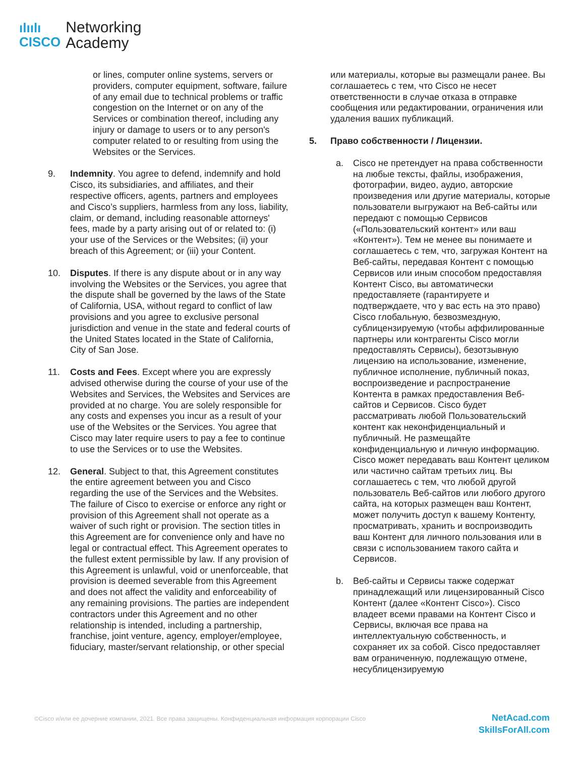ılıılı
CISCO
Networking
Academy
or lines, computer online systems, servers or providers, computer equipment, software, failure of any email due to technical problems or traffic congestion on the Internet or on any of the Services or combination thereof, including any injury or damage to users or to any person's computer related to or resulting from using the Websites or the Services.
9. Indemnity. You agree to defend, indemnify and hold Cisco, its subsidiaries, and affiliates, and their respective officers, agents, partners and employees and Cisco’s suppliers, harmless from any loss, liability, claim, or demand, including reasonable attorneys' fees, made by a party arising out of or related to: (i) your use of the Services or the Websites; (ii) your breach of this Agreement; or (iii) your Content.
10. Disputes. If there is any dispute about or in any way involving the Websites or the Services, you agree that the dispute shall be governed by the laws of the State of California, USA, without regard to conflict of law provisions and you agree to exclusive personal jurisdiction and venue in the state and federal courts of the United States located in the State of California, City of San Jose.
11. Costs and Fees. Except where you are expressly advised otherwise during the course of your use of the Websites and Services, the Websites and Services are provided at no charge. You are solely responsible for any costs and expenses you incur as a result of your use of the Websites or the Services. You agree that Cisco may later require users to pay a fee to continue to use the Services or to use the Websites.
12. General. Subject to that, this Agreement constitutes the entire agreement between you and Cisco regarding the use of the Services and the Websites. The failure of Cisco to exercise or enforce any right or provision of this Agreement shall not operate as a waiver of such right or provision. The section titles in this Agreement are for convenience only and have no legal or contractual effect. This Agreement operates to the fullest extent permissible by law. If any provision of this Agreement is unlawful, void or unenforceable, that provision is deemed severable from this Agreement and does not affect the validity and enforceability of any remaining provisions. The parties are independent contractors under this Agreement and no other relationship is intended, including a partnership, franchise, joint venture, agency, employer/employee, fiduciary, master/servant relationship, or other special
или материалы, которые вы размещали ранее. Вы соглашаетесь с тем, что Cisco не несет ответственности в случае отказа в отправке сообщения или редактировании, ограничения или удаления ваших публикаций.
5. Право собственности / Лицензии.
a. Cisco не претендует на права собственности на любые тексты, файлы, изображения, фотографии, видео, аудио, авторские произведения или другие материалы, которые пользователи выгружают на Веб-сайты или передают с помощью Сервисов («Пользовательский контент» или ваш «Контент»). Тем не менее вы понимаете и соглашаетесь с тем, что, загружая Контент на Веб-сайты, передавая Контент с помощью Сервисов или иным способом предоставляя Контент Cisco, вы автоматически предоставляете (гарантируете и подтверждаете, что у вас есть на это право) Cisco глобальную, безвозмездную, сублицензируемую (чтобы аффилированные партнеры или контрагенты Cisco могли предоставлять Сервисы), безотзывную лицензию на использование, изменение, публичное исполнение, публичный показ, воспроизведение и распространение Контента в рамках предоставления Веб-сайтов и Сервисов. Cisco будет рассматривать любой Пользовательский контент как неконфиденциальный и публичный. Не размещайте конфиденциальную и личную информацию. Cisco может передавать ваш Контент целиком или частично сайтам третьих лиц. Вы соглашаетесь с тем, что любой другой пользователь Веб-сайтов или любого другого сайта, на которых размещен ваш Контент, может получить доступ к вашему Контенту, просматривать, хранить и воспроизводить ваш Контент для личного пользования или в связи с использованием такого сайта и Сервисов.
b. Веб-сайты и Сервисы также содержат принадлежащий или лицензированный Cisco Контент (далее «Контент Cisco»). Cisco владеет всеми правами на Контент Cisco и Сервисы, включая все права на интеллектуальную собственность, и сохраняет их за собой. Cisco предоставляет вам ограниченную, подлежащую отмене, несублицензируемую
©Cisco и/или ее дочерние компании, 2021. Все права защищены. Конфиденциальная информация корпорации Cisco
NetAcad.com
SkillsForAll.com